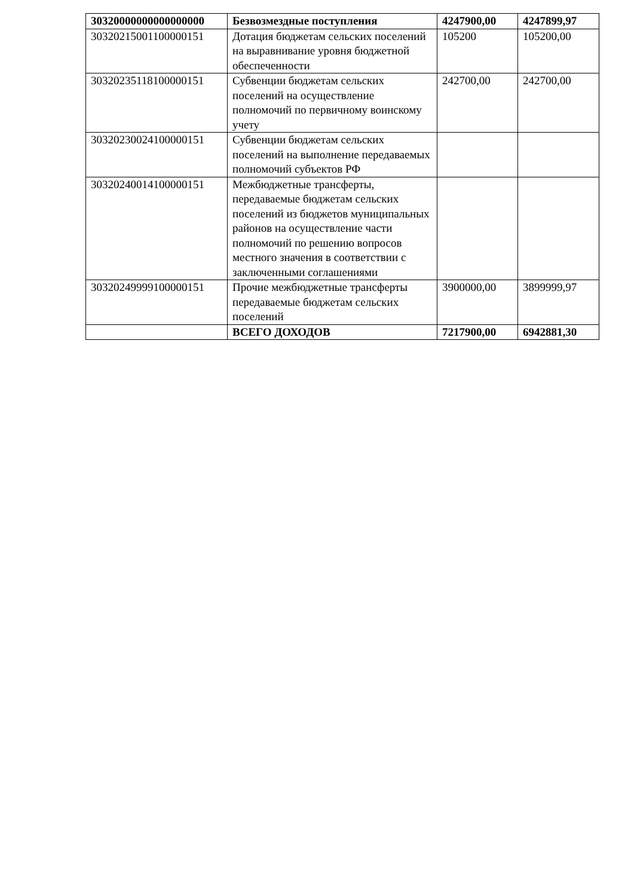| 30320000000000000000 | Безвозмездные поступления | 4247900,00 | 4247899,97 |
| 30320215001100000151 | Дотация бюджетам сельских поселений на выравнивание уровня бюджетной обеспеченности | 105200 | 105200,00 |
| 30320235118100000151 | Субвенции бюджетам сельских поселений на осуществление полномочий по первичному воинскому учету | 242700,00 | 242700,00 |
| 30320230024100000151 | Субвенции бюджетам сельских поселений на выполнение передаваемых полномочий субъектов РФ | | |
| 30320240014100000151 | Межбюджетные трансферты, передаваемые бюджетам сельских поселений из бюджетов муниципальных районов на осуществление части полномочий по решению вопросов местного значения в соответствии с заключенными соглашениями | | |
| 30320249999100000151 | Прочие межбюджетные трансферты передаваемые бюджетам сельских поселений | 3900000,00 | 3899999,97 |
| | ВСЕГО ДОХОДОВ | 7217900,00 | 6942881,30 |